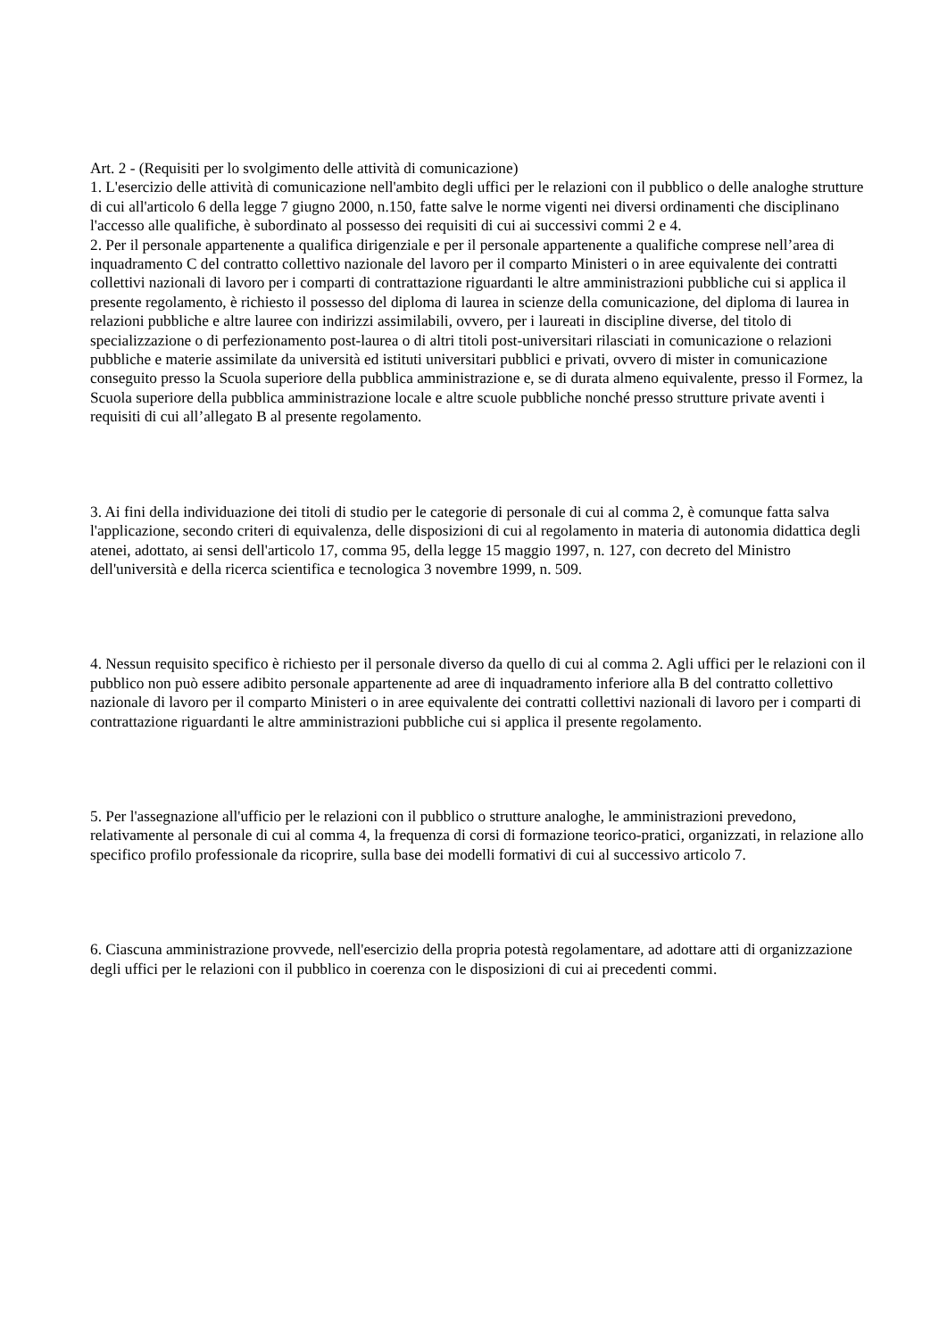Art. 2 - (Requisiti per lo svolgimento delle attività di comunicazione)
1. L'esercizio delle attività di comunicazione nell'ambito degli uffici per le relazioni con il pubblico o delle analoghe strutture di cui all'articolo 6 della legge 7 giugno 2000, n.150, fatte salve le norme vigenti nei diversi ordinamenti che disciplinano l'accesso alle qualifiche, è subordinato al possesso dei requisiti di cui ai successivi commi 2 e 4.
2. Per il personale appartenente a qualifica dirigenziale e per il personale appartenente a qualifiche comprese nell’area di inquadramento C del contratto collettivo nazionale del lavoro per il comparto Ministeri o in aree equivalente dei contratti collettivi nazionali di lavoro per i comparti di contrattazione riguardanti le altre amministrazioni pubbliche cui si applica il presente regolamento, è richiesto il possesso del diploma di laurea in scienze della comunicazione, del diploma di laurea in relazioni pubbliche e altre lauree con indirizzi assimilabili, ovvero, per i laureati in discipline diverse, del titolo di specializzazione o di perfezionamento post-laurea o di altri titoli post-universitari rilasciati in comunicazione o relazioni pubbliche e materie assimilate da università ed istituti universitari pubblici e privati, ovvero di mister in comunicazione conseguito presso la Scuola superiore della pubblica amministrazione e, se di durata almeno equivalente, presso il Formez, la Scuola superiore della pubblica amministrazione locale e altre scuole pubbliche nonché presso strutture private aventi i requisiti di cui all’allegato B al presente regolamento.
3. Ai fini della individuazione dei titoli di studio per le categorie di personale di cui al comma 2, è comunque fatta salva l'applicazione, secondo criteri di equivalenza, delle disposizioni di cui al regolamento in materia di autonomia didattica degli atenei, adottato, ai sensi dell'articolo 17, comma 95, della legge 15 maggio 1997, n. 127, con decreto del Ministro dell'università e della ricerca scientifica e tecnologica 3 novembre 1999, n. 509.
4. Nessun requisito specifico è richiesto per il personale diverso da quello di cui al comma 2. Agli uffici per le relazioni con il pubblico non può essere adibito personale appartenente ad aree di inquadramento inferiore alla B del contratto collettivo nazionale di lavoro per il comparto Ministeri o in aree equivalente dei contratti collettivi nazionali di lavoro per i comparti di contrattazione riguardanti le altre amministrazioni pubbliche cui si applica il presente regolamento.
5. Per l'assegnazione all'ufficio per le relazioni con il pubblico o strutture analoghe, le amministrazioni prevedono, relativamente al personale di cui al comma 4, la frequenza di corsi di formazione teorico-pratici, organizzati, in relazione allo specifico profilo professionale da ricoprire, sulla base dei modelli formativi di cui al successivo articolo 7.
6. Ciascuna amministrazione provvede, nell'esercizio della propria potestà regolamentare, ad adottare atti di organizzazione degli uffici per le relazioni con il pubblico in coerenza con le disposizioni di cui ai precedenti commi.